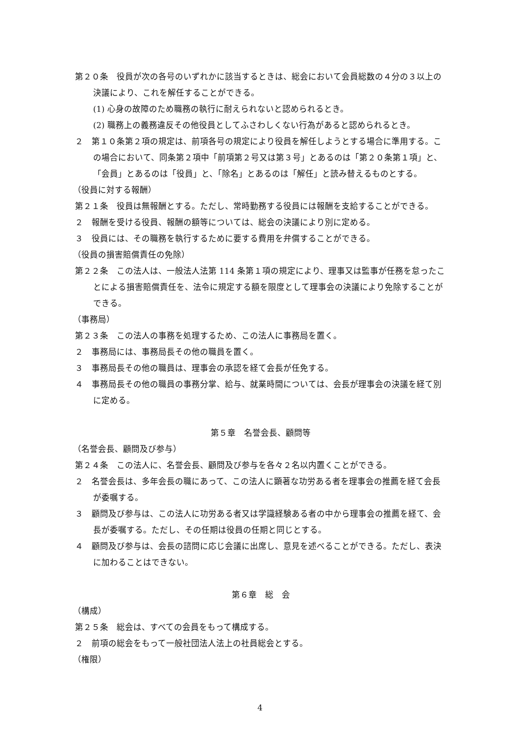第２０条　役員が次の各号のいずれかに該当するときは、総会において会員総数の４分の３以上の決議により、これを解任することができる。
(1) 心身の故障のため職務の執行に耐えられないと認められるとき。
(2) 職務上の義務違反その他役員としてふさわしくない行為があると認められるとき。
２　第１０条第２項の規定は、前項各号の規定により役員を解任しようとする場合に準用する。この場合において、同条第２項中「前項第２号又は第３号」とあるのは「第２０条第１項」と、「会員」とあるのは「役員」と、「除名」とあるのは「解任」と読み替えるものとする。
（役員に対する報酬）
第２１条　役員は無報酬とする。ただし、常時勤務する役員には報酬を支給することができる。
２　報酬を受ける役員、報酬の額等については、総会の決議により別に定める。
３　役員には、その職務を執行するために要する費用を弁償することができる。
（役員の損害賠償責任の免除）
第２２条　この法人は、一般法人法第 114 条第１項の規定により、理事又は監事が任務を怠ったことによる損害賠償責任を、法令に規定する額を限度として理事会の決議により免除することができる。
（事務局）
第２３条　この法人の事務を処理するため、この法人に事務局を置く。
２　事務局には、事務局長その他の職員を置く。
３　事務局長その他の職員は、理事会の承認を経て会長が任免する。
４　事務局長その他の職員の事務分掌、給与、就業時間については、会長が理事会の決議を経て別に定める。
第５章　名誉会長、顧問等
（名誉会長、顧問及び参与）
第２４条　この法人に、名誉会長、顧問及び参与を各々２名以内置くことができる。
２　名誉会長は、多年会長の職にあって、この法人に顕著な功労ある者を理事会の推薦を経て会長が委嘱する。
３　顧問及び参与は、この法人に功労ある者又は学識経験ある者の中から理事会の推薦を経て、会長が委嘱する。ただし、その任期は役員の任期と同じとする。
４　顧問及び参与は、会長の諮問に応じ会議に出席し、意見を述べることができる。ただし、表決に加わることはできない。
第６章　総　会
（構成）
第２５条　総会は、すべての会員をもって構成する。
２　前項の総会をもって一般社団法人法上の社員総会とする。
（権限）
4